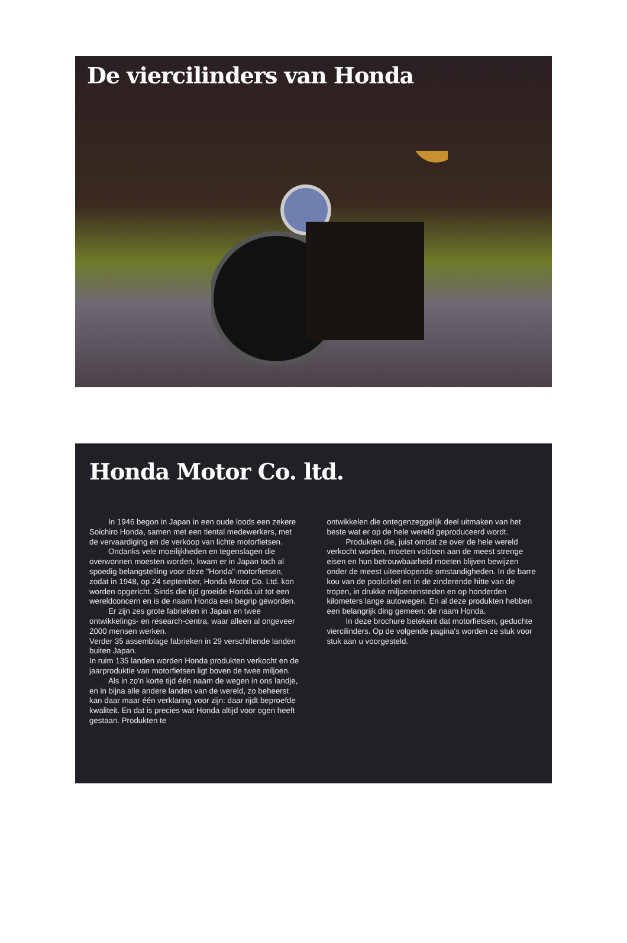De viercilinders van Honda
Honda Motor Co. ltd.
In 1946 begon in Japan in een oude loods een zekere Soichiro Honda, samen met een tiental medewerkers, met de vervaardiging en de verkoop van lichte motorfietsen.
Ondanks vele moeilijkheden en tegenslagen die overwonnen moesten worden, kwam er in Japan toch al spoedig belangstelling voor deze "Honda"-motorfietsen, zodat in 1948, op 24 september, Honda Motor Co. Ltd. kon worden opgericht. Sinds die tijd groeide Honda uit tot een wereldconcern en is de naam Honda een begrip geworden.
Er zijn zes grote fabrieken in Japan en twee ontwikkelings- en research-centra, waar alleen al ongeveer 2000 mensen werken.
Verder 35 assemblage fabrieken in 29 verschillende landen buiten Japan.
In ruim 135 landen worden Honda produkten verkocht en de jaarproduktie van motorfietsen ligt boven de twee miljoen.
Als in zo'n korte tijd één naam de wegen in ons landje, en in bijna alle andere landen van de wereld, zo beheerst kan daar maar één verklaring voor zijn: daar rijdt beproefde kwaliteit. En dat is precies wat Honda altijd voor ogen heeft gestaan. Produkten te
ontwikkelen die ontegenzeggelijk deel uitmaken van het beste wat er op de hele wereld geproduceerd wordt.
Produkten die, juist omdat ze over de hele wereld verkocht worden, moeten voldoen aan de meest strenge eisen en hun betrouwbaarheid moeten blijven bewijzen onder de meest uiteenlopende omstandigheden. In de barre kou van de poolcirkel en in de zinderende hitte van de tropen, in drukke miljoenensteden en op honderden kilometers lange autowegen. En al deze produkten hebben een belangrijk ding gemeen: de naam Honda.
In deze brochure betekent dat motorfietsen, geduchte viercilinders. Op de volgende pagina's worden ze stuk voor stuk aan u voorgesteld.